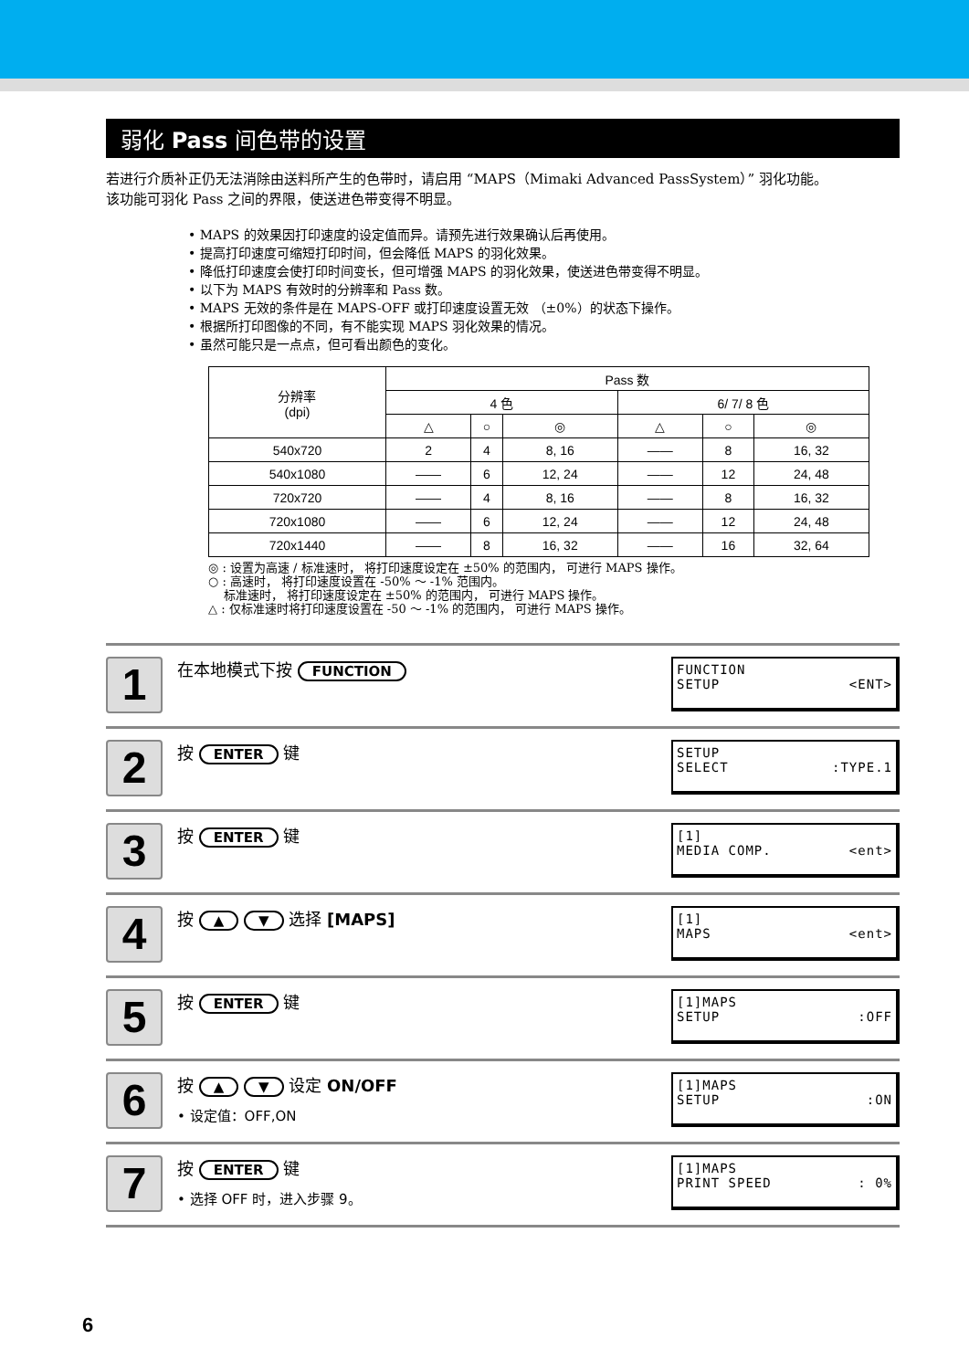弱化 Pass 间色带的设置
若进行介质补正仍无法消除由送料所产生的色带时，请启用 “MAPS（Mimaki Advanced PassSystem）” 羽化功能。
该功能可羽化 Pass 之间的界限，使送进色带变得不明显。
• MAPS 的效果因打印速度的设定值而异。请预先进行效果确认后再使用。
• 提高打印速度可缩短打印时间，但会降低 MAPS 的羽化效果。
• 降低打印速度会使打印时间变长，但可增强 MAPS 的羽化效果，使送进色带变得不明显。
• 以下为 MAPS 有效时的分辨率和 Pass 数。
• MAPS 无效的条件是在 MAPS-OFF 或打印速度设置无效 （±0%）的状态下操作。
• 根据所打印图像的不同，有不能实现 MAPS 羽化效果的情况。
• 虽然可能只是一点点，但可看出颜色的变化。
| 分辨率 (dpi) | Pass 数 | | | | | |
| --- | --- | --- | --- | --- | --- | --- |
| | 4 色 | | | 6/ 7/ 8 色 | | |
| | △ | ○ | ◎ | △ | ○ | ◎ |
| 540x720 | 2 | 4 | 8, 16 | —— | 8 | 16, 32 |
| 540x1080 | —— | 6 | 12, 24 | —— | 12 | 24, 48 |
| 720x720 | —— | 4 | 8, 16 | —— | 8 | 16, 32 |
| 720x1080 | —— | 6 | 12, 24 | —— | 12 | 24, 48 |
| 720x1440 | —— | 8 | 16, 32 | —— | 16 | 32, 64 |
◎ : 设置为高速 / 标准速时， 将打印速度设定在 ±50% 的范围内， 可进行 MAPS 操作。
○ : 高速时， 将打印速度设置在 -50% ～ -1% 范围内。
标准速时， 将打印速度设定在 ±50% 的范围内， 可进行 MAPS 操作。
△ : 仅标准速时将打印速度设置在 -50 ～ -1% 的范围内， 可进行 MAPS 操作。
1
在本地模式下按 FUNCTION
FUNCTION
SETUP <ENT>
2
按 ENTER 键
SETUP
SELECT:TYPE.1
3
按 ENTER 键
[1]
MEDIA COMP. <ent>
4
按 ▲ ▼ 选择 [MAPS]
[1]
MAPS <ent>
5
按 ENTER 键
[1]MAPS
SETUP:OFF
6
按 ▲ ▼ 设定 ON/OFF
• 设定值：OFF,ON
[1]MAPS
SETUP:ON
7
按 ENTER 键
• 选择 OFF 时，进入步骤 9。
[1]MAPS
PRINT SPEED: 0%
6